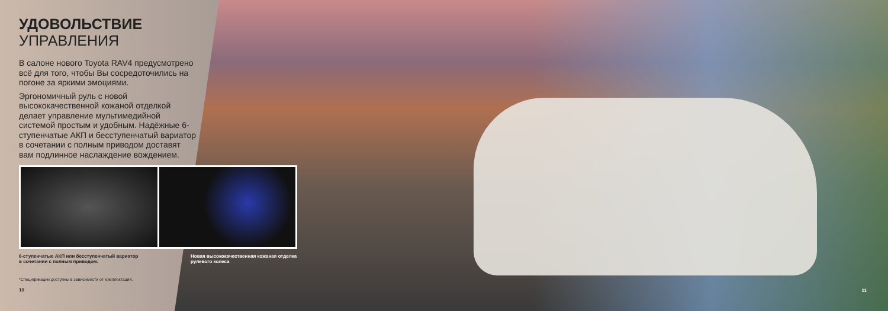УДОВОЛЬСТВИЕ
УПРАВЛЕНИЯ
В салоне нового Toyota RAV4 предусмотрено всё для того, чтобы Вы сосредоточились на погоне за яркими эмоциями.
Эргономичный руль с новой высококачественной кожаной отделкой делает управление мультимедийной системой простым и удобным. Надёжные 6-ступенчатые АКП и бесступенчатый вариатор в сочетании с полным приводом доставят вам подлинное наслаждение вождением.
6-ступенчатые АКП или бесступенчатый вариатор
в сочетании с полным приводом.
Новая высококачественная кожаная отделка рулевого колеса
*Спецификации доступны в зависимости от комплектаций.
10
11